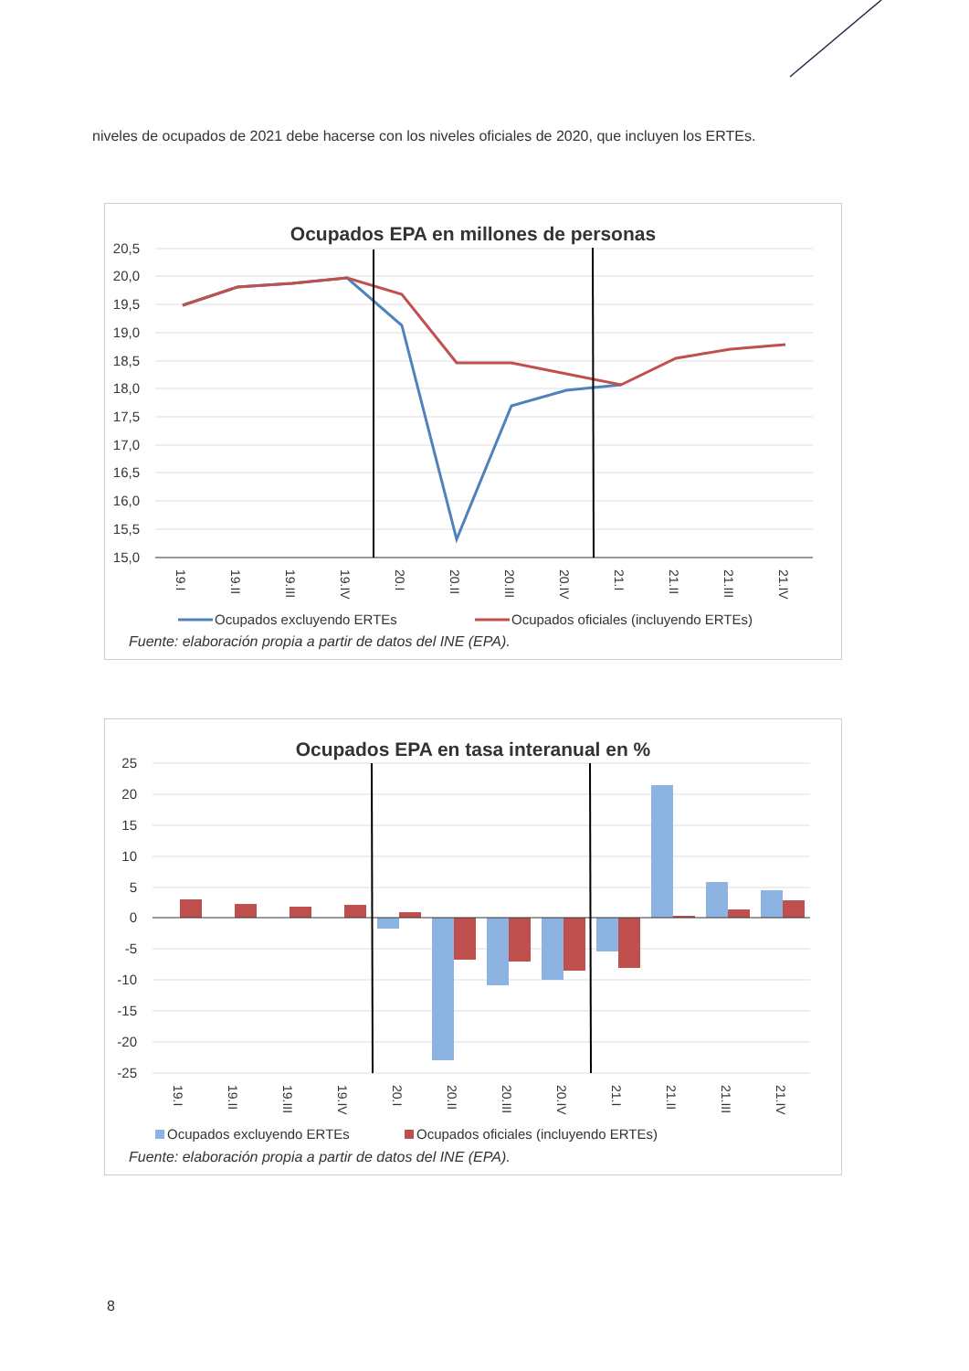niveles de ocupados de 2021 debe hacerse con los niveles oficiales de 2020, que incluyen los ERTEs.
Ocupados EPA en millones de personas
20,5
20,0
19,5
19,0
18,5
18,0
17,5
17,0
16,5
16,0
15,5
15,0
19.I
19.II
19.III
19.IV
20.I
20.II
20.III
20.IV
21.I
21.II
21.III
21.IV
Ocupados excluyendo ERTEs
Ocupados oficiales (incluyendo ERTEs)
Fuente: elaboración propia a partir de datos del INE (EPA).
Ocupados EPA en tasa interanual en %
25
20
15
10
5
0
-5
-10
-15
-20
-25
19.I
19.II
19.III
19.IV
20.I
20.II
20.III
20.IV
21.I
21.II
21.III
21.IV
Ocupados excluyendo ERTEs
Ocupados oficiales (incluyendo ERTEs)
Fuente: elaboración propia a partir de datos del INE (EPA).
8